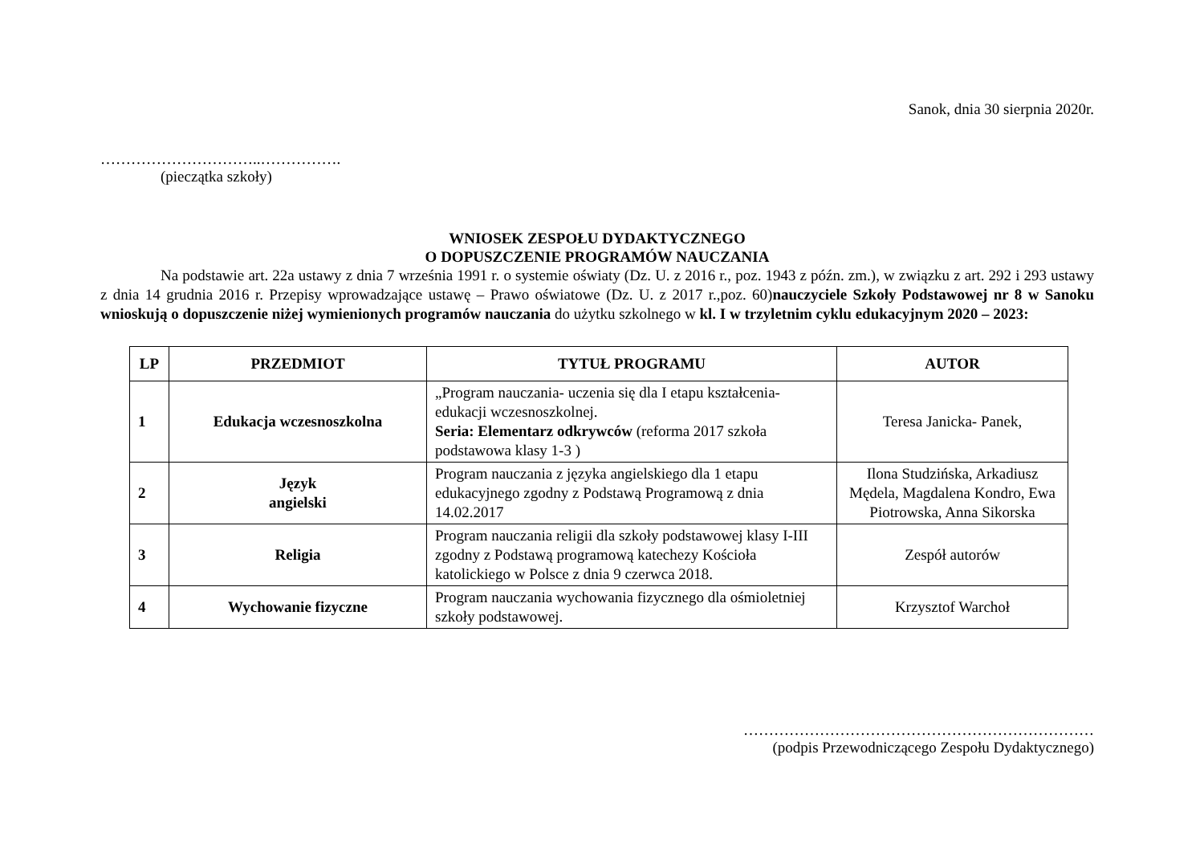Sanok, dnia 30 sierpnia 2020r.
…………………………..…………….
(pieczątka szkoły)
WNIOSEK ZESPOŁU DYDAKTYCZNEGO
O DOPUSZCZENIE PROGRAMÓW NAUCZANIA
Na podstawie art. 22a ustawy z dnia 7 września 1991 r. o systemie oświaty (Dz. U. z 2016 r., poz. 1943 z późn. zm.), w związku z art. 292 i 293 ustawy z dnia 14 grudnia 2016 r. Przepisy wprowadzające ustawę – Prawo oświatowe (Dz. U. z 2017 r.,poz. 60)nauczyciele Szkoły Podstawowej nr 8 w Sanoku wnioskują o dopuszczenie niżej wymienionych programów nauczania do użytku szkolnego w kl. I w trzyletnim cyklu edukacyjnym 2020 – 2023:
| LP | PRZEDMIOT | TYTUŁ PROGRAMU | AUTOR |
| --- | --- | --- | --- |
| 1 | Edukacja wczesnoszkolna | „Program nauczania- uczenia się dla I etapu kształcenia- edukacji wczesnoszkolnej. Seria: Elementarz odkrywców (reforma 2017 szkoła podstawowa klasy 1-3 ) | Teresa Janicka- Panek, |
| 2 | Język angielski | Program nauczania z języka angielskiego dla 1 etapu edukacyjnego zgodny z Podstawą Programową z dnia 14.02.2017 | Ilona Studzińska, Arkadiusz Mędela, Magdalena Kondro, Ewa Piotrowska, Anna Sikorska |
| 3 | Religia | Program nauczania religii dla szkoły podstawowej klasy I-III zgodny z Podstawą programową katechezy Kościoła katolickiego w Polsce z dnia 9 czerwca 2018. | Zespół autorów |
| 4 | Wychowanie fizyczne | Program nauczania wychowania fizycznego dla ośmioletniej szkoły podstawowej. | Krzysztof Warchoł |
……………………………………………………………
(podpis Przewodniczącego Zespołu Dydaktycznego)